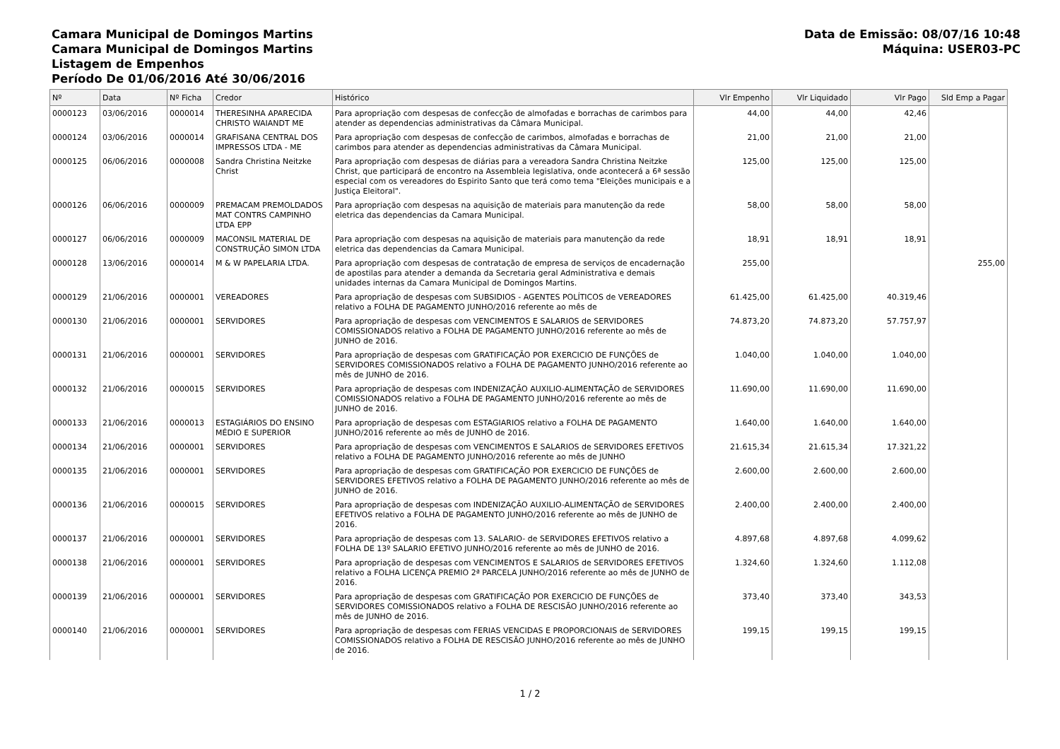Camara Municipal de Domingos Martins
Camara Municipal de Domingos Martins
Listagem de Empenhos
Período De 01/06/2016 Até 30/06/2016
Data de Emissão: 08/07/16 10:48
Máquina: USER03-PC
| Nº | Data | Nº Ficha | Credor | Histórico | Vlr Empenho | Vlr Liquidado | Vlr Pago | Sld Emp a Pagar |
| --- | --- | --- | --- | --- | --- | --- | --- | --- |
| 0000123 | 03/06/2016 | 0000014 | THERESINHA APARECIDA CHRISTO WAIANDT ME | Para apropriação com despesas de confecção de almofadas e borrachas de carimbos para atender as dependencias administrativas da Câmara Municipal. | 44,00 | 44,00 | 42,46 | |
| 0000124 | 03/06/2016 | 0000014 | GRAFISANA CENTRAL DOS IMPRESSOS LTDA - ME | Para apropriação com despesas de confecção de carimbos, almofadas e borrachas de carimbos para atender as dependencias administrativas da Câmara Municipal. | 21,00 | 21,00 | 21,00 | |
| 0000125 | 06/06/2016 | 0000008 | Sandra Christina Neitzke Christ | Para apropriação com despesas de diárias para a vereadora Sandra Christina Neitzke Christ, que participará de encontro na Assembleia legislativa, onde acontecerá a 6ª sessão especial com os vereadores do Espirito Santo que terá como tema "Eleições municipais e a Justiça Eleitoral". | 125,00 | 125,00 | 125,00 | |
| 0000126 | 06/06/2016 | 0000009 | PREMACAM PREMOLDADOS MAT CONTRS CAMPINHO LTDA EPP | Para apropriação com despesas na aquisição de materiais para manutenção da rede eletrica das dependencias da Camara Municipal. | 58,00 | 58,00 | 58,00 | |
| 0000127 | 06/06/2016 | 0000009 | MACONSIL MATERIAL DE CONSTRUÇÃO SIMON LTDA | Para apropriação com despesas na aquisição de materiais para manutenção da rede eletrica das dependencias da Camara Municipal. | 18,91 | 18,91 | 18,91 | |
| 0000128 | 13/06/2016 | 0000014 | M & W PAPELARIA LTDA. | Para apropriação com despesas de contratação de empresa de serviços de encadernação de apostilas para atender a demanda da Secretaria geral Administrativa e demais unidades internas da Camara Municipal de Domingos Martins. | 255,00 | | | 255,00 |
| 0000129 | 21/06/2016 | 0000001 | VEREADORES | Para apropriação de despesas com SUBSIDIOS - AGENTES POLÍTICOS de VEREADORES relativo a FOLHA DE PAGAMENTO JUNHO/2016 referente ao mês de | 61.425,00 | 61.425,00 | 40.319,46 | |
| 0000130 | 21/06/2016 | 0000001 | SERVIDORES | Para apropriação de despesas com VENCIMENTOS E SALARIOS de SERVIDORES COMISSIONADOS relativo a FOLHA DE PAGAMENTO JUNHO/2016 referente ao mês de JUNHO de 2016. | 74.873,20 | 74.873,20 | 57.757,97 | |
| 0000131 | 21/06/2016 | 0000001 | SERVIDORES | Para apropriação de despesas com GRATIFICAÇÃO POR EXERCICIO DE FUNÇÕES de SERVIDORES COMISSIONADOS relativo a FOLHA DE PAGAMENTO JUNHO/2016 referente ao mês de JUNHO de 2016. | 1.040,00 | 1.040,00 | 1.040,00 | |
| 0000132 | 21/06/2016 | 0000015 | SERVIDORES | Para apropriação de despesas com INDENIZAÇÃO AUXILIO-ALIMENTAÇÃO de SERVIDORES COMISSIONADOS relativo a FOLHA DE PAGAMENTO JUNHO/2016 referente ao mês de JUNHO de 2016. | 11.690,00 | 11.690,00 | 11.690,00 | |
| 0000133 | 21/06/2016 | 0000013 | ESTAGIÁRIOS DO ENSINO MÉDIO E SUPERIOR | Para apropriação de despesas com ESTAGIARIOS relativo a FOLHA DE PAGAMENTO JUNHO/2016 referente ao mês de JUNHO de 2016. | 1.640,00 | 1.640,00 | 1.640,00 | |
| 0000134 | 21/06/2016 | 0000001 | SERVIDORES | Para apropriação de despesas com VENCIMENTOS E SALARIOS de SERVIDORES EFETIVOS relativo a FOLHA DE PAGAMENTO JUNHO/2016 referente ao mês de JUNHO | 21.615,34 | 21.615,34 | 17.321,22 | |
| 0000135 | 21/06/2016 | 0000001 | SERVIDORES | Para apropriação de despesas com GRATIFICAÇÃO POR EXERCICIO DE FUNÇÕES de SERVIDORES EFETIVOS relativo a FOLHA DE PAGAMENTO JUNHO/2016 referente ao mês de JUNHO de 2016. | 2.600,00 | 2.600,00 | 2.600,00 | |
| 0000136 | 21/06/2016 | 0000015 | SERVIDORES | Para apropriação de despesas com INDENIZAÇÃO AUXILIO-ALIMENTAÇÃO de SERVIDORES EFETIVOS relativo a FOLHA DE PAGAMENTO JUNHO/2016 referente ao mês de JUNHO de 2016. | 2.400,00 | 2.400,00 | 2.400,00 | |
| 0000137 | 21/06/2016 | 0000001 | SERVIDORES | Para apropriação de despesas com 13. SALARIO- de SERVIDORES EFETIVOS relativo a FOLHA DE 13º SALARIO EFETIVO JUNHO/2016 referente ao mês de JUNHO de 2016. | 4.897,68 | 4.897,68 | 4.099,62 | |
| 0000138 | 21/06/2016 | 0000001 | SERVIDORES | Para apropriação de despesas com VENCIMENTOS E SALARIOS de SERVIDORES EFETIVOS relativo a FOLHA LICENÇA PREMIO 2ª PARCELA JUNHO/2016 referente ao mês de JUNHO de 2016. | 1.324,60 | 1.324,60 | 1.112,08 | |
| 0000139 | 21/06/2016 | 0000001 | SERVIDORES | Para apropriação de despesas com GRATIFICAÇÃO POR EXERCICIO DE FUNÇÕES de SERVIDORES COMISSIONADOS relativo a FOLHA DE RESCISÃO JUNHO/2016 referente ao mês de JUNHO de 2016. | 373,40 | 373,40 | 343,53 | |
| 0000140 | 21/06/2016 | 0000001 | SERVIDORES | Para apropriação de despesas com FERIAS VENCIDAS E PROPORCIONAIS de SERVIDORES COMISSIONADOS relativo a FOLHA DE RESCISÃO JUNHO/2016 referente ao mês de JUNHO de 2016. | 199,15 | 199,15 | 199,15 | |
1 / 2